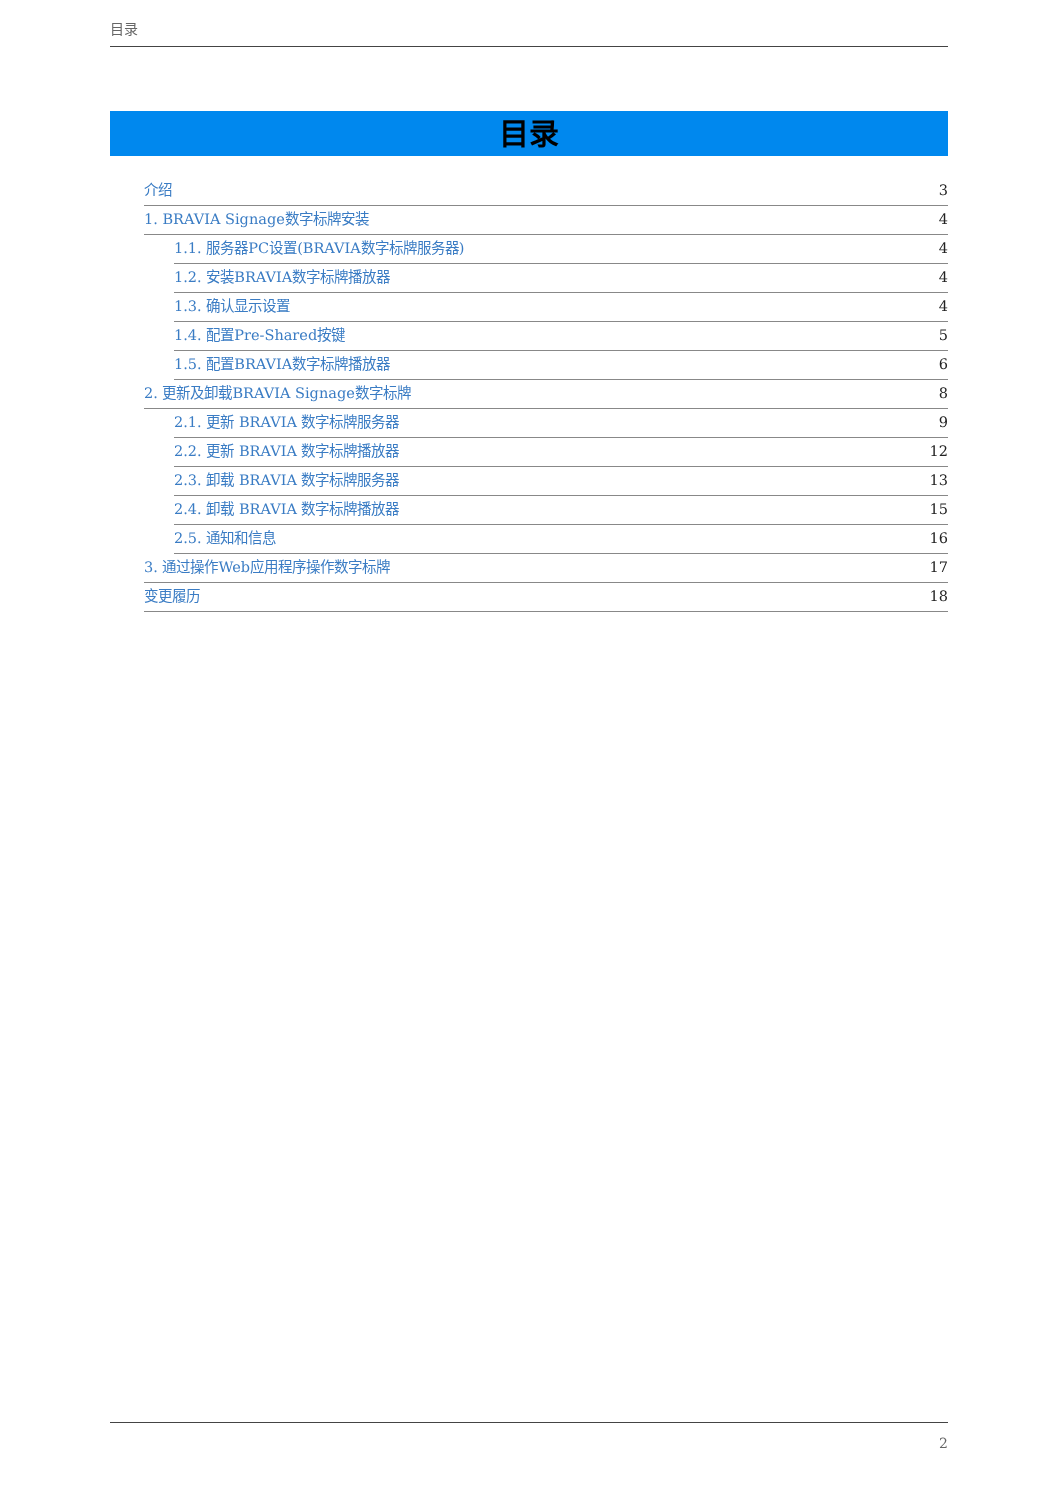目录
目录
介绍 3
1. BRAVIA Signage数字标牌安装 4
1.1. 服务器PC设置(BRAVIA数字标牌服务器) 4
1.2. 安装BRAVIA数字标牌播放器 4
1.3. 确认显示设置 4
1.4. 配置Pre-Shared按键 5
1.5. 配置BRAVIA数字标牌播放器 6
2. 更新及卸载BRAVIA Signage数字标牌 8
2.1. 更新 BRAVIA 数字标牌服务器 9
2.2. 更新 BRAVIA 数字标牌播放器 12
2.3. 卸载 BRAVIA 数字标牌服务器 13
2.4. 卸载 BRAVIA 数字标牌播放器 15
2.5. 通知和信息 16
3. 通过操作Web应用程序操作数字标牌 17
变更履历 18
2